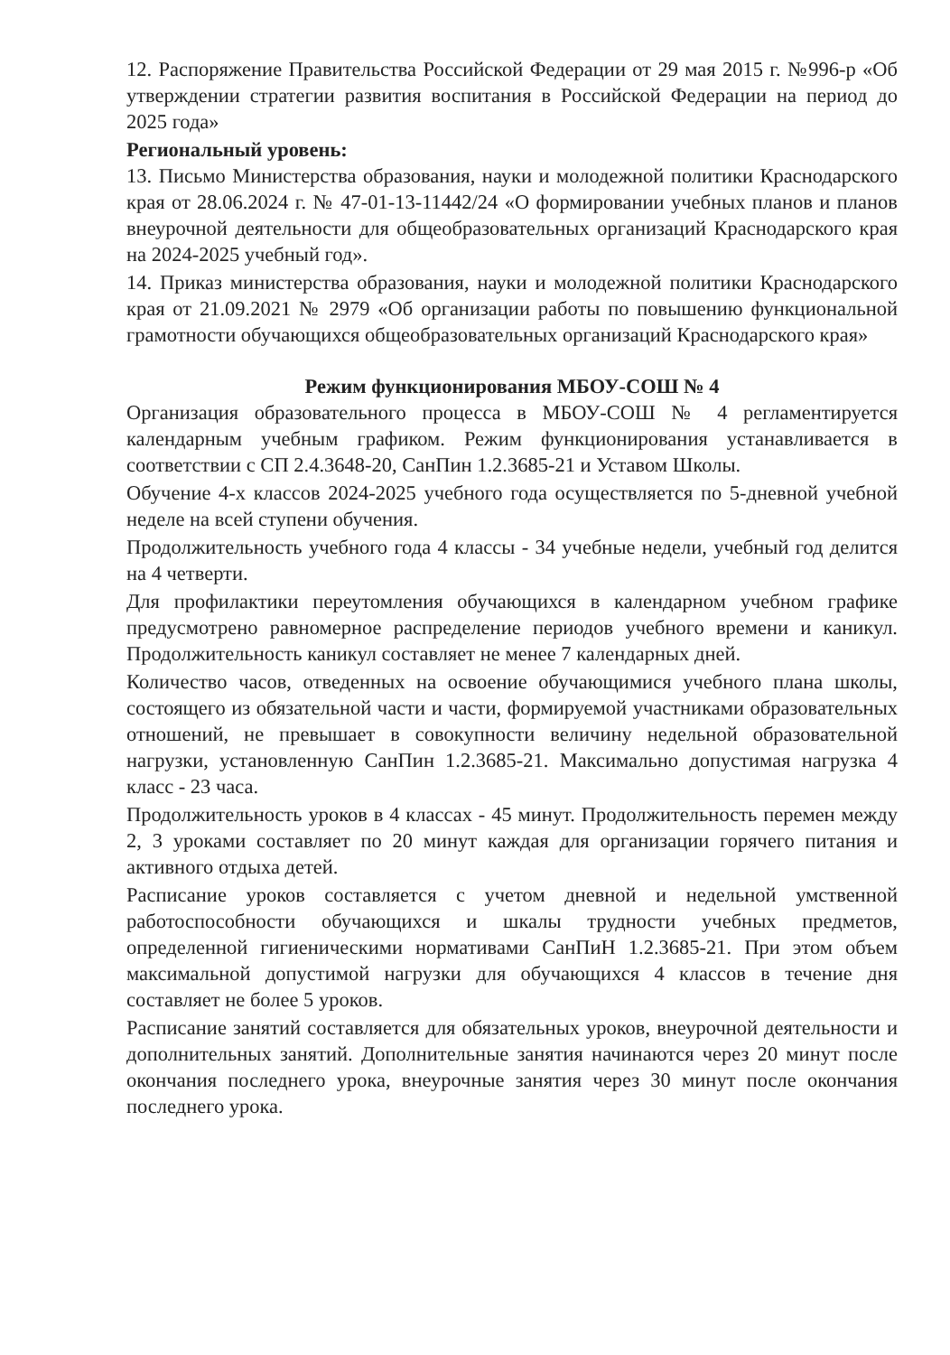12. Распоряжение Правительства Российской Федерации от 29 мая 2015 г. №996-р «Об утверждении стратегии развития воспитания в Российской Федерации на период до 2025 года»
Региональный уровень:
13. Письмо Министерства образования, науки и молодежной политики Краснодарского края от 28.06.2024 г. № 47-01-13-11442/24 «О формировании учебных планов и планов внеурочной деятельности для общеобразовательных организаций Краснодарского края на 2024-2025 учебный год».
14. Приказ министерства образования, науки и молодежной политики Краснодарского края от 21.09.2021 № 2979 «Об организации работы по повышению функциональной грамотности обучающихся общеобразовательных организаций Краснодарского края»
Режим функционирования МБОУ-СОШ № 4
Организация образовательного процесса в МБОУ-СОШ № 4 регламентируется календарным учебным графиком. Режим функционирования устанавливается в соответствии с СП 2.4.3648-20, СанПин 1.2.3685-21 и Уставом Школы.
Обучение 4-х классов 2024-2025 учебного года осуществляется по 5-дневной учебной неделе на всей ступени обучения.
Продолжительность учебного года 4 классы - 34 учебные недели, учебный год делится на 4 четверти.
Для профилактики переутомления обучающихся в календарном учебном графике предусмотрено равномерное распределение периодов учебного времени и каникул. Продолжительность каникул составляет не менее 7 календарных дней.
Количество часов, отведенных на освоение обучающимися учебного плана школы, состоящего из обязательной части и части, формируемой участниками образовательных отношений, не превышает в совокупности величину недельной образовательной нагрузки, установленную СанПин 1.2.3685-21. Максимально допустимая нагрузка 4 класс - 23 часа.
Продолжительность уроков в 4 классах - 45 минут. Продолжительность перемен между 2, 3 уроками составляет по 20 минут каждая для организации горячего питания и активного отдыха детей.
Расписание уроков составляется с учетом дневной и недельной умственной работоспособности обучающихся и шкалы трудности учебных предметов, определенной гигиеническими нормативами СанПиН 1.2.3685-21. При этом объем максимальной допустимой нагрузки для обучающихся 4 классов в течение дня составляет не более 5 уроков.
Расписание занятий составляется для обязательных уроков, внеурочной деятельности и дополнительных занятий. Дополнительные занятия начинаются через 20 минут после окончания последнего урока, внеурочные занятия через 30 минут после окончания последнего урока.